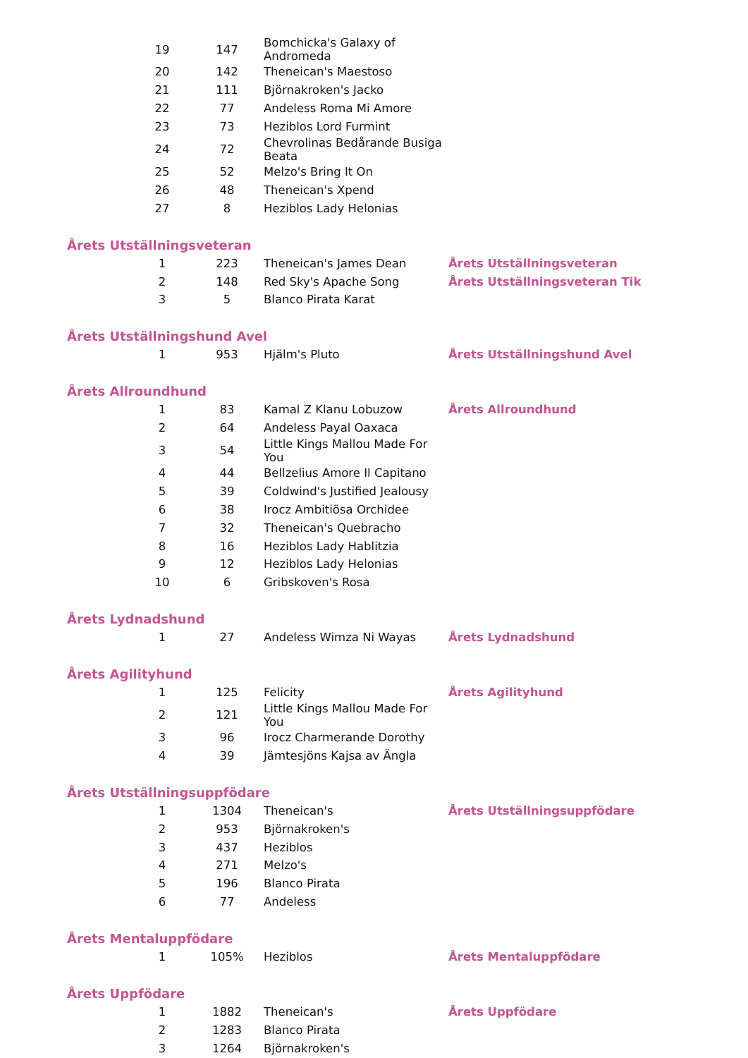| | 19 | 147 | Bomchicka's Galaxy of Andromeda | |
| | 20 | 142 | Theneican's Maestoso | |
| | 21 | 111 | Björnakroken's Jacko | |
| | 22 | 77 | Andeless Roma Mi Amore | |
| | 23 | 73 | Heziblos Lord Furmint | |
| | 24 | 72 | Chevrolinas Bedårande Busiga Beata | |
| | 25 | 52 | Melzo's Bring It On | |
| | 26 | 48 | Theneican's Xpend | |
| | 27 | 8 | Heziblos Lady Helonias | |
| Årets Utställningsveteran | | | | |
| | 1 | 223 | Theneican's James Dean | Årets Utställningsveteran |
| | 2 | 148 | Red Sky's Apache Song | Årets Utställningsveteran Tik |
| | 3 | 5 | Blanco Pirata Karat | |
| Årets Utställningshund Avel | | | | |
| | 1 | 953 | Hjälm's Pluto | Årets Utställningshund Avel |
| Årets Allroundhund | | | | |
| | 1 | 83 | Kamal Z Klanu Lobuzow | Årets Allroundhund |
| | 2 | 64 | Andeless Payal Oaxaca | |
| | 3 | 54 | Little Kings Mallou Made For You | |
| | 4 | 44 | Bellzelius Amore Il Capitano | |
| | 5 | 39 | Coldwind's Justified Jealousy | |
| | 6 | 38 | Irocz Ambitiösa Orchidee | |
| | 7 | 32 | Theneican's Quebracho | |
| | 8 | 16 | Heziblos Lady Hablitzia | |
| | 9 | 12 | Heziblos Lady Helonias | |
| | 10 | 6 | Gribskoven's Rosa | |
| Årets Lydnadshund | | | | |
| | 1 | 27 | Andeless Wimza Ni Wayas | Årets Lydnadshund |
| Årets Agilityhund | | | | |
| | 1 | 125 | Felicity | Årets Agilityhund |
| | 2 | 121 | Little Kings Mallou Made For You | |
| | 3 | 96 | Irocz Charmerande Dorothy | |
| | 4 | 39 | Jämtesjöns Kajsa av Ängla | |
| Årets Utställningsuppfödare | | | | |
| | 1 | 1304 | Theneican's | Årets Utställningsuppfödare |
| | 2 | 953 | Björnakroken's | |
| | 3 | 437 | Heziblos | |
| | 4 | 271 | Melzo's | |
| | 5 | 196 | Blanco Pirata | |
| | 6 | 77 | Andeless | |
| Årets Mentaluppfödare | | | | |
| | 1 | 105% | Heziblos | Årets Mentaluppfödare |
| Årets Uppfödare | | | | |
| | 1 | 1882 | Theneican's | Årets Uppfödare |
| | 2 | 1283 | Blanco Pirata | |
| | 3 | 1264 | Björnakroken's | |